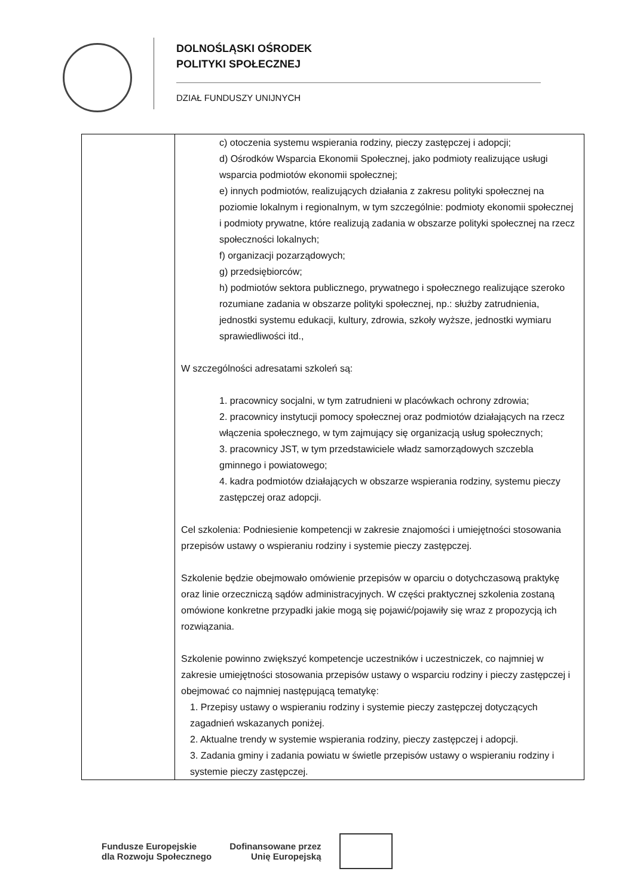DOLNOŚLĄSKI OŚRODEK
POLITYKI SPOŁECZNEJ
DZIAŁ FUNDUSZY UNIJNYCH
| | c) otoczenia systemu wspierania rodziny, pieczy zastępczej i adopcji; d) Ośrodków Wsparcia Ekonomii Społecznej, jako podmioty realizujące usługi wsparcia podmiotów ekonomii społecznej; e) innych podmiotów, realizujących działania z zakresu polityki społecznej na poziomie lokalnym i regionalnym, w tym szczególnie: podmioty ekonomii społecznej i podmioty prywatne, które realizują zadania w obszarze polityki społecznej na rzecz społeczności lokalnych; f) organizacji pozarządowych; g) przedsiębiorców; h) podmiotów sektora publicznego, prywatnego i społecznego realizujące szeroko rozumiane zadania w obszarze polityki społecznej, np.: służby zatrudnienia, jednostki systemu edukacji, kultury, zdrowia, szkoły wyższe, jednostki wymiaru sprawiedliwości itd., W szczególności adresatami szkoleń są: 1. pracownicy socjalni, w tym zatrudnieni w placówkach ochrony zdrowia; 2. pracownicy instytucji pomocy społecznej oraz podmiotów działających na rzecz włączenia społecznego, w tym zajmujący się organizacją usług społecznych; 3. pracownicy JST, w tym przedstawiciele władz samorządowych szczebla gminnego i powiatowego; 4. kadra podmiotów działających w obszarze wspierania rodziny, systemu pieczy zastępczej oraz adopcji. Cel szkolenia: Podniesienie kompetencji w zakresie znajomości i umiejętności stosowania przepisów ustawy o wspieraniu rodziny i systemie pieczy zastępczej. Szkolenie będzie obejmowało omówienie przepisów w oparciu o dotychczasową praktykę oraz linie orzeczniczą sądów administracyjnych. W części praktycznej szkolenia zostaną omówione konkretne przypadki jakie mogą się pojawić/pojawiły się wraz z propozycją ich rozwiązania. Szkolenie powinno zwiększyć kompetencje uczestników i uczestniczek, co najmniej w zakresie umiejętności stosowania przepisów ustawy o wsparciu rodziny i pieczy zastępczej i obejmować co najmniej następującą tematykę: 1. Przepisy ustawy o wspieraniu rodziny i systemie pieczy zastępczej dotyczących zagadnień wskazanych poniżej. 2. Aktualne trendy w systemie wspierania rodziny, pieczy zastępczej i adopcji. 3. Zadania gminy i zadania powiatu w świetle przepisów ustawy o wspieraniu rodziny i systemie pieczy zastępczej. |
Fundusze Europejskie
dla Rozwoju Społecznego
Dofinansowane przez
Unię Europejską